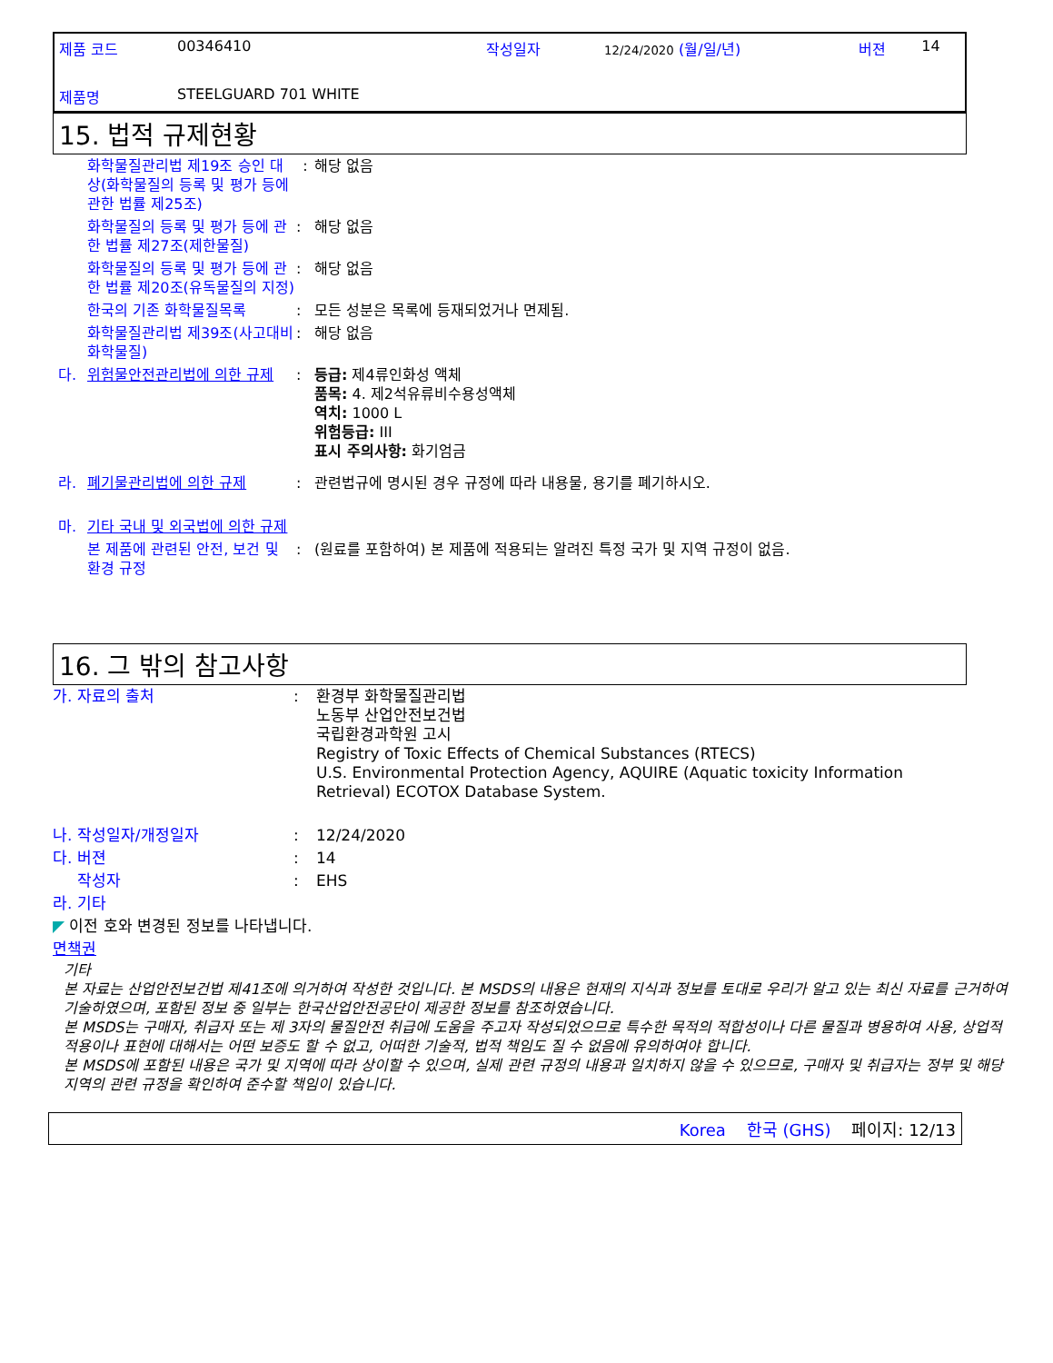| 제품 코드 | 00346410 | 작성일자 | 12/24/2020 (월/일/년) | 버젼 | 14 |
| 제품명 | STEELGUARD 701 WHITE | | | | |
15. 법적 규제현황
| | 화학물질관리법 제19조 승인 대상(화학물질의 등록 및 평가 등에 관한 법률 제25조) | : | 해당 없음 |
| | 화학물질의 등록 및 평가 등에 관한 법률 제27조(제한물질) | : | 해당 없음 |
| | 화학물질의 등록 및 평가 등에 관한 법률 제20조(유독물질의 지정) | : | 해당 없음 |
| | 한국의 기존 화학물질목록 | : | 모든 성분은 목록에 등재되었거나 면제됨. |
| | 화학물질관리법 제39조(사고대비 화학물질) | : | 해당 없음 |
| 다. | 위험물안전관리법에 의한 규제 | : | 등급: 제4류인화성 액체 품목: 4. 제2석유류비수용성액체 역치: 1000 L 위험등급: III 표시 주의사항: 화기엄금 |
| 라. | 폐기물관리법에 의한 규제 | : | 관련법규에 명시된 경우 규정에 따라 내용물, 용기를 폐기하시오. |
| 마. | 기타 국내 및 외국법에 의한 규제 | | |
| | 본 제품에 관련된 안전, 보건 및 환경 규정 | : | (원료를 포함하여) 본 제품에 적용되는 알려진 특정 국가 및 지역 규정이 없음. |
16. 그 밖의 참고사항
| 가. 자료의 출처 | : | 환경부 화학물질관리법 노동부 산업안전보건법 국립환경과학원 고시 Registry of Toxic Effects of Chemical Substances (RTECS) U.S. Environmental Protection Agency, AQUIRE (Aquatic toxicity Information Retrieval) ECOTOX Database System. |
| 나. 작성일자/개정일자 | : | 12/24/2020 |
| 다. 버젼 | : | 14 |
| 작성자 | : | EHS |
| 라. 기타 | | |
| ◤ 이전 호와 변경된 정보를 나타냅니다. | | |
| 면책권 | | |
기타
본 자료는 산업안전보건법 제41조에 의거하여 작성한 것입니다. 본 MSDS의 내용은 현재의 지식과 정보를 토대로 우리가 알고 있는 최신 자료를 근거하여 기술하였으며, 포함된 정보 중 일부는 한국산업안전공단이 제공한 정보를 참조하였습니다.
본 MSDS는 구매자, 취급자 또는 제 3자의 물질안전 취급에 도움을 주고자 작성되었으므로 특수한 목적의 적합성이나 다른 물질과 병용하여 사용, 상업적 적용이나 표현에 대해서는 어떤 보증도 할 수 없고, 어떠한 기술적, 법적 책임도 질 수 없음에 유의하여야 합니다.
본 MSDS에 포함된 내용은 국가 및 지역에 따라 상이할 수 있으며, 실제 관련 규정의 내용과 일치하지 않을 수 있으므로, 구매자 및 취급자는 정부 및 해당 지역의 관련 규정을 확인하여 준수할 책임이 있습니다.
Korea 한국 (GHS) 페이지: 12/13